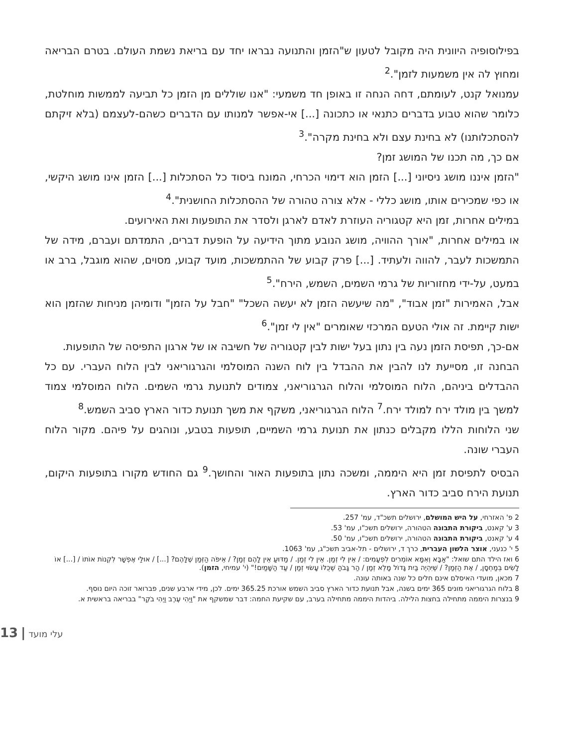בפילוסופיה היוונית היה מקובל לטעון ש"הזמן והתנועה נבראו יחד עם בריאת נשמת העולם. בטרם הבריאה ומחוץ לה אין משמעות לזמן".<sup>2</sup>
עמנואל קנט, לעומתם, דחה הנחה זו באופן חד משמעי: "אנו שוללים מן הזמן כל תביעה לממשות מוחלטת, כלומר שהוא טבוע בדברים כתנאי או כתכונה [...] אי-אפשר למנותו עם הדברים כשהם-לעצמם (בלא זיקתם להסתכלותנו) לא בחינת עצם ולא בחינת מקרה".<sup>3</sup>
אם כך, מה תכנו של המושג זמן?
"הזמן איננו מושג ניסיוני [...] הזמן הוא דימוי הכרחי, המונח ביסוד כל הסתכלות [...] הזמן אינו מושג היקשי, או כפי שמכירים אותו, מושג כללי - אלא צורה טהורה של ההסתכלות החושנית".<sup>4</sup>
במילים אחרות, זמן היא קטגוריה העוזרת לאדם לארגן ולסדר את התופעות ואת האירועים.
או במילים אחרות, "אורך ההוויה, מושג הנובע מתוך הידיעה על הופעת דברים, התמדתם ועברם, מידה של התמשכות לעבר, להווה ולעתיד. [...] פרק קבוע של ההתמשכות, מועד קבוע, מסוים, שהוא מוגבל, ברב או במעט, על-ידי מחזוריות של גרמי השמים, השמש, הירח".<sup>5</sup>
אבל, האמירות "זמן אבוד", "מה שיעשה הזמן לא יעשה השכל" "חבל על הזמן" ודומיהן מניחות שהזמן הוא ישות קיימת. זה אולי הטעם המרכזי שאומרים "אין לי זמן".<sup>6</sup>
אם-כך, תפיסת הזמן נעה בין נתון בעל ישות לבין קטגוריה של חשיבה או של ארגון התפיסה של התופעות.
הבחנה זו, מסייעת לנו להבין את ההבדל בין לוח השנה המוסלמי והגרגוריאני לבין הלוח העברי. עם כל ההבדלים ביניהם, הלוח המוסלמי והלוח הגרגוריאני, צמודים לתנועת גרמי השמים. הלוח המוסלמי צמוד למשך בין מולד ירח למולד ירח.<sup>7</sup> הלוח הגרגוריאני, משקף את משך תנועת כדור הארץ סביב השמש.<sup>8</sup>
שני הלוחות הללו מקבלים כנתון את תנועת גרמי השמיים, תופעות בטבע, ונוהגים על פיהם. מקור הלוח העברי שונה.
הבסיס לתפיסת זמן היא היממה, ומשכה נתון בתופעות האור והחושך.<sup>9</sup> גם החודש מקורו בתופעות היקום, תנועת הירח סביב כדור הארץ.
2 פ' האזרחי, על היש המושלם, ירושלים תשכ"ד, עמ' 257.
3 ע' קאנט, ביקורת התבונה הטהורה, ירושלים תשכ"ו, עמ' 53.
4 ע' קאנט, ביקורת התבונה הטהורה, ירושלים תשכ"ו, עמ' 50.
5 י' כנעני, אוצר הלשון העברית, כרך ד, ירושלים - תל-אביב תשכ"ג, עמ' 1063.
6 ואז הילד התם שואל: "אַבָּא וְאִמָּא אוֹמְרִים לִפְעָמִים: / אֵין לִי זְמַן. אֵין לִי זְמַן. / מַדּוּעַ אֵין לָהֶם זְמַן? / אֵיפֹה הַזְּמַן שֶׁלָּהֶם? [...] / אוּלַי אֶפְשָׁר לִקְנוֹת אוֹתוֹ / [...] אוֹ לָשִׂים בְּמַחְסָן, / אֶת הַזְּמַן? / שֶׁיִּהְיֶה בַּיִת גָּדוֹל מָלֵא זְמַן / הַר גָּבֹהַּ שֶׁכֻּלּוֹ עָשׂוּי זְמַן / עַד הַשָּׁמַיִם!" (י' עמיחי, הזמן).
7 מכאן, מועדי האיסלם אינם חלים כל שנה באותה עונה.
8 בלוח הגרגוריאני מונים 365 ימים בשנה, אבל תנועת כדור הארץ סביב השמש אורכת 365.25 ימים. לכן, מידי ארבע שנים, פברואר זוכה היום נוסף.
9 בנצרות היממה מתחילה בחצות הלילה. ביהדות היממה מתחילה בערב, עם שקיעת החמה: דבר שמשקף את "וַיְהִי עֶרֶב וַיְהִי בֹקֶר" בבריאה בראשית א.
13 | עלי מועד